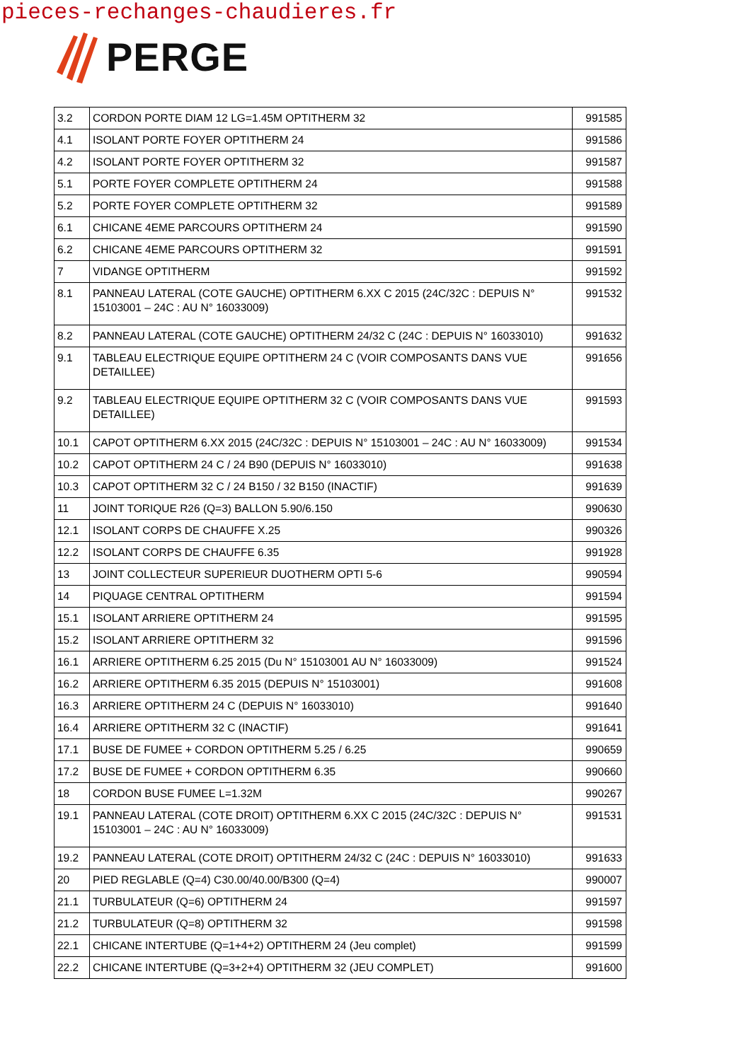pieces-rechanges-chaudieres.fr
PERGE
| 3.2 | CORDON PORTE DIAM 12 LG=1.45M OPTITHERM 32 | 991585 |
| 4.1 | ISOLANT PORTE FOYER OPTITHERM 24 | 991586 |
| 4.2 | ISOLANT PORTE FOYER OPTITHERM 32 | 991587 |
| 5.1 | PORTE FOYER COMPLETE OPTITHERM 24 | 991588 |
| 5.2 | PORTE FOYER COMPLETE OPTITHERM 32 | 991589 |
| 6.1 | CHICANE 4EME PARCOURS OPTITHERM 24 | 991590 |
| 6.2 | CHICANE 4EME PARCOURS OPTITHERM 32 | 991591 |
| 7 | VIDANGE OPTITHERM | 991592 |
| 8.1 | PANNEAU LATERAL (COTE GAUCHE) OPTITHERM 6.XX C 2015 (24C/32C : DEPUIS N° 15103001 – 24C : AU N° 16033009) | 991532 |
| 8.2 | PANNEAU LATERAL (COTE GAUCHE) OPTITHERM 24/32 C (24C : DEPUIS N° 16033010) | 991632 |
| 9.1 | TABLEAU ELECTRIQUE EQUIPE OPTITHERM 24 C (VOIR COMPOSANTS DANS VUE DETAILLEE) | 991656 |
| 9.2 | TABLEAU ELECTRIQUE EQUIPE OPTITHERM 32 C (VOIR COMPOSANTS DANS VUE DETAILLEE) | 991593 |
| 10.1 | CAPOT OPTITHERM 6.XX 2015 (24C/32C : DEPUIS N° 15103001 – 24C : AU N° 16033009) | 991534 |
| 10.2 | CAPOT OPTITHERM 24 C / 24 B90 (DEPUIS N° 16033010) | 991638 |
| 10.3 | CAPOT OPTITHERM 32 C / 24 B150 / 32 B150 (INACTIF) | 991639 |
| 11 | JOINT TORIQUE R26 (Q=3) BALLON 5.90/6.150 | 990630 |
| 12.1 | ISOLANT CORPS DE CHAUFFE X.25 | 990326 |
| 12.2 | ISOLANT CORPS DE CHAUFFE 6.35 | 991928 |
| 13 | JOINT COLLECTEUR SUPERIEUR DUOTHERM OPTI 5-6 | 990594 |
| 14 | PIQUAGE CENTRAL OPTITHERM | 991594 |
| 15.1 | ISOLANT ARRIERE OPTITHERM 24 | 991595 |
| 15.2 | ISOLANT ARRIERE OPTITHERM 32 | 991596 |
| 16.1 | ARRIERE OPTITHERM 6.25 2015 (Du N° 15103001 AU N° 16033009) | 991524 |
| 16.2 | ARRIERE OPTITHERM 6.35 2015 (DEPUIS N° 15103001) | 991608 |
| 16.3 | ARRIERE OPTITHERM 24 C (DEPUIS N° 16033010) | 991640 |
| 16.4 | ARRIERE OPTITHERM 32 C (INACTIF) | 991641 |
| 17.1 | BUSE DE FUMEE + CORDON OPTITHERM 5.25 / 6.25 | 990659 |
| 17.2 | BUSE DE FUMEE + CORDON OPTITHERM 6.35 | 990660 |
| 18 | CORDON BUSE FUMEE L=1.32M | 990267 |
| 19.1 | PANNEAU LATERAL (COTE DROIT) OPTITHERM 6.XX C 2015 (24C/32C : DEPUIS N° 15103001 – 24C : AU N° 16033009) | 991531 |
| 19.2 | PANNEAU LATERAL (COTE DROIT) OPTITHERM 24/32 C (24C : DEPUIS N° 16033010) | 991633 |
| 20 | PIED REGLABLE (Q=4) C30.00/40.00/B300 (Q=4) | 990007 |
| 21.1 | TURBULATEUR (Q=6) OPTITHERM 24 | 991597 |
| 21.2 | TURBULATEUR (Q=8) OPTITHERM 32 | 991598 |
| 22.1 | CHICANE INTERTUBE (Q=1+4+2) OPTITHERM 24 (Jeu complet) | 991599 |
| 22.2 | CHICANE INTERTUBE (Q=3+2+4) OPTITHERM 32 (JEU COMPLET) | 991600 |